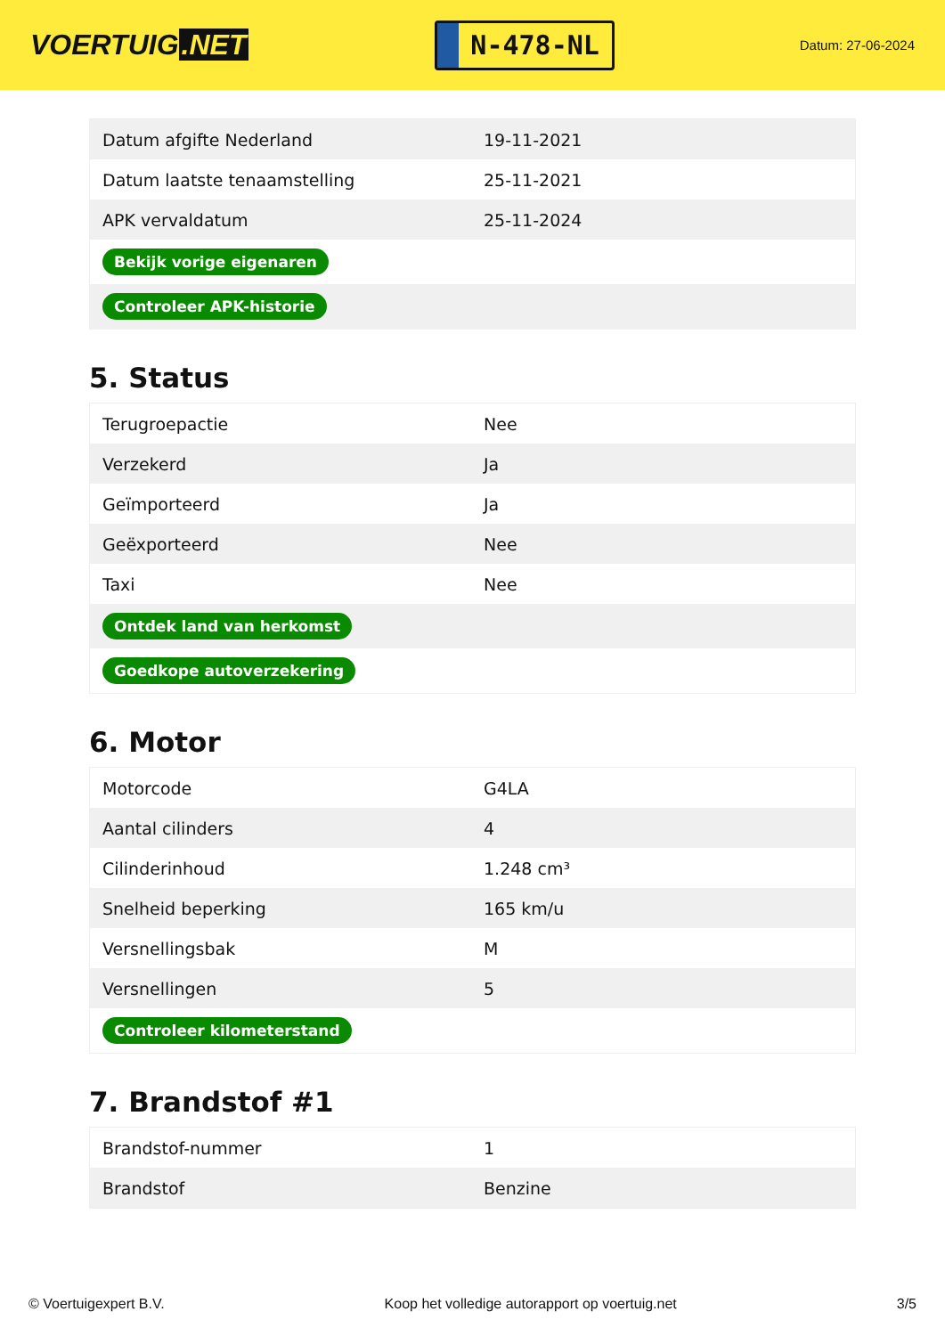VOERTUIG.NET
N-478-NL
Datum: 27-06-2024
| Datum afgifte Nederland | 19-11-2021 |
| Datum laatste tenaamstelling | 25-11-2021 |
| APK vervaldatum | 25-11-2024 |
| Bekijk vorige eigenaren | |
| Controleer APK-historie | |
5. Status
| Terugroepactie | Nee |
| Verzekerd | Ja |
| Geïmporteerd | Ja |
| Geëxporteerd | Nee |
| Taxi | Nee |
| Ontdek land van herkomst | |
| Goedkope autoverzekering | |
6. Motor
| Motorcode | G4LA |
| Aantal cilinders | 4 |
| Cilinderinhoud | 1.248 cm³ |
| Snelheid beperking | 165 km/u |
| Versnellingsbak | M |
| Versnellingen | 5 |
| Controleer kilometerstand | |
7. Brandstof #1
| Brandstof-nummer | 1 |
| Brandstof | Benzine |
© Voertuigexpert B.V. Koop het volledige autorapport op voertuig.net 3/5